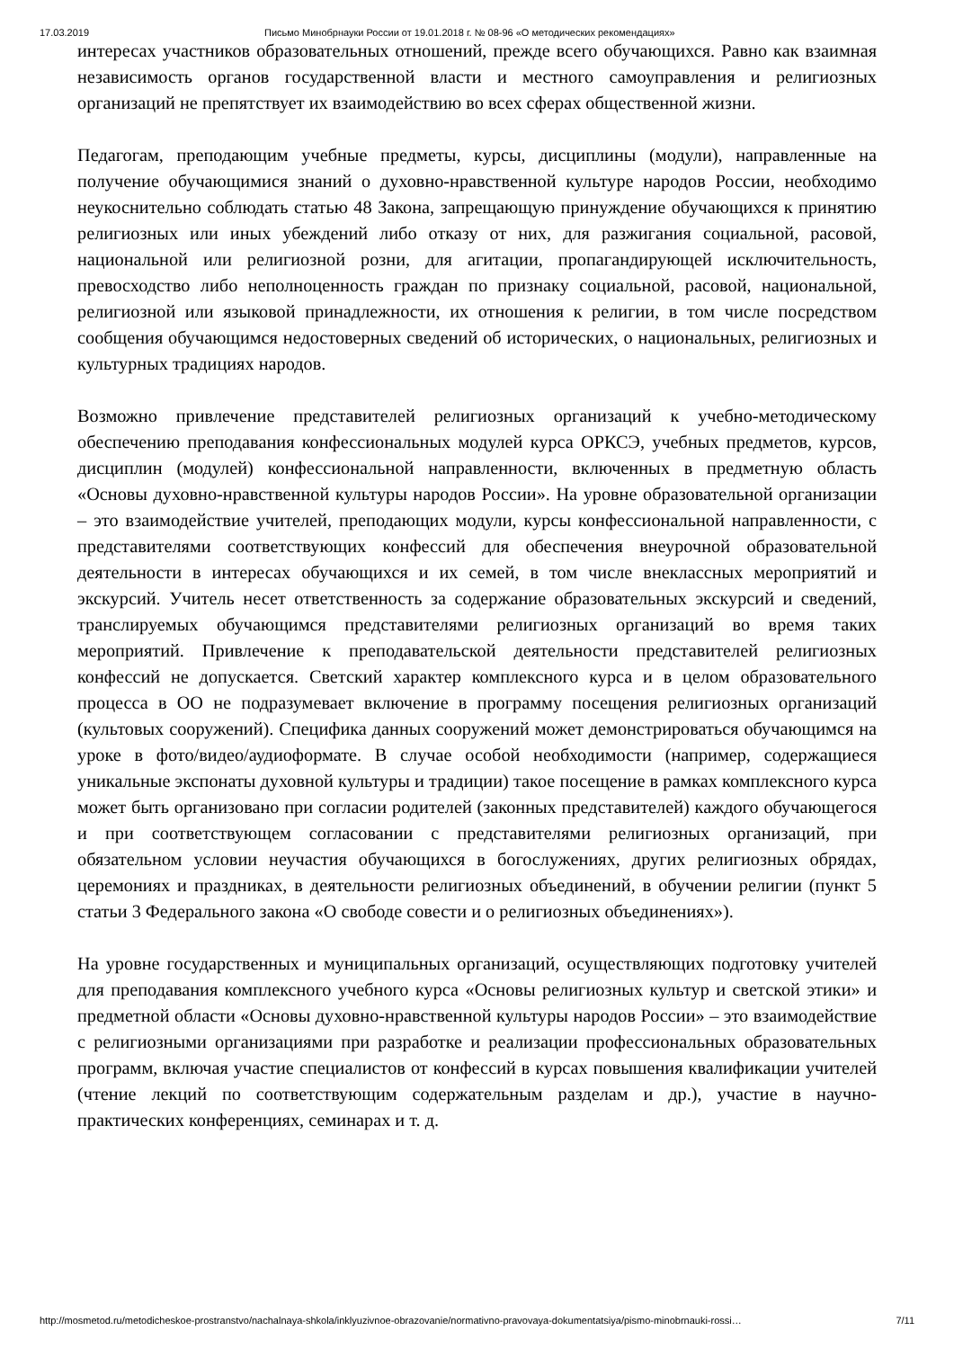17.03.2019 Письмо Минобрнауки России от 19.01.2018 г. № 08-96 «О методических рекомендациях»
интересах участников образовательных отношений, прежде всего обучающихся. Равно как взаимная независимость органов государственной власти и местного самоуправления и религиозных организаций не препятствует их взаимодействию во всех сферах общественной жизни.
Педагогам, преподающим учебные предметы, курсы, дисциплины (модули), направленные на получение обучающимися знаний о духовно-нравственной культуре народов России, необходимо неукоснительно соблюдать статью 48 Закона, запрещающую принуждение обучающихся к принятию религиозных или иных убеждений либо отказу от них, для разжигания социальной, расовой, национальной или религиозной розни, для агитации, пропагандирующей исключительность, превосходство либо неполноценность граждан по признаку социальной, расовой, национальной, религиозной или языковой принадлежности, их отношения к религии, в том числе посредством сообщения обучающимся недостоверных сведений об исторических, о национальных, религиозных и культурных традициях народов.
Возможно привлечение представителей религиозных организаций к учебно-методическому обеспечению преподавания конфессиональных модулей курса ОРКСЭ, учебных предметов, курсов, дисциплин (модулей) конфессиональной направленности, включенных в предметную область «Основы духовно-нравственной культуры народов России». На уровне образовательной организации – это взаимодействие учителей, преподающих модули, курсы конфессиональной направленности, с представителями соответствующих конфессий для обеспечения внеурочной образовательной деятельности в интересах обучающихся и их семей, в том числе внеклассных мероприятий и экскурсий. Учитель несет ответственность за содержание образовательных экскурсий и сведений, транслируемых обучающимся представителями религиозных организаций во время таких мероприятий. Привлечение к преподавательской деятельности представителей религиозных конфессий не допускается. Светский характер комплексного курса и в целом образовательного процесса в ОО не подразумевает включение в программу посещения религиозных организаций (культовых сооружений). Специфика данных сооружений может демонстрироваться обучающимся на уроке в фото/видео/аудиоформате. В случае особой необходимости (например, содержащиеся уникальные экспонаты духовной культуры и традиции) такое посещение в рамках комплексного курса может быть организовано при согласии родителей (законных представителей) каждого обучающегося и при соответствующем согласовании с представителями религиозных организаций, при обязательном условии неучастия обучающихся в богослужениях, других религиозных обрядах, церемониях и праздниках, в деятельности религиозных объединений, в обучении религии (пункт 5 статьи 3 Федерального закона «О свободе совести и о религиозных объединениях»).
На уровне государственных и муниципальных организаций, осуществляющих подготовку учителей для преподавания комплексного учебного курса «Основы религиозных культур и светской этики» и предметной области «Основы духовно-нравственной культуры народов России» – это взаимодействие с религиозными организациями при разработке и реализации профессиональных образовательных программ, включая участие специалистов от конфессий в курсах повышения квалификации учителей (чтение лекций по соответствующим содержательным разделам и др.), участие в научно-практических конференциях, семинарах и т. д.
http://mosmetod.ru/metodicheskoe-prostranstvo/nachalnaya-shkola/inklyuzivnoe-obrazovanie/normativno-pravovaya-dokumentatsiya/pismo-minobrnauki-rossi… 7/11